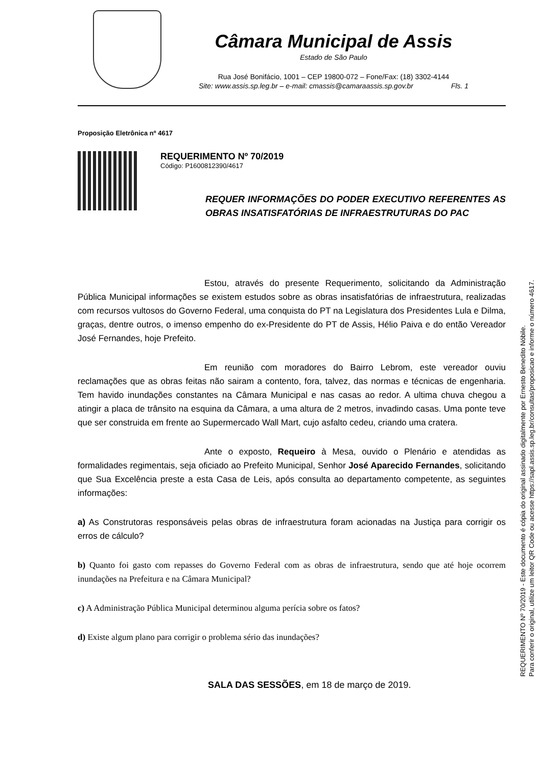Câmara Municipal de Assis
Estado de São Paulo
Rua José Bonifácio, 1001 – CEP 19800-072 – Fone/Fax: (18) 3302-4144
Site: www.assis.sp.leg.br – e-mail: cmassis@camaraassis.sp.gov.br Fls. 1
Proposição Eletrônica nº 4617
REQUERIMENTO Nº 70/2019
Código: P1600812390/4617
REQUER INFORMAÇÕES DO PODER EXECUTIVO REFERENTES AS OBRAS INSATISFATÓRIAS DE INFRAESTRUTURAS DO PAC
Estou, através do presente Requerimento, solicitando da Administração Pública Municipal informações se existem estudos sobre as obras insatisfatórias de infraestrutura, realizadas com recursos vultosos do Governo Federal, uma conquista do PT na Legislatura dos Presidentes Lula e Dilma, graças, dentre outros, o imenso empenho do ex-Presidente do PT de Assis, Hélio Paiva e do então Vereador José Fernandes, hoje Prefeito.
Em reunião com moradores do Bairro Lebrom, este vereador ouviu reclamações que as obras feitas não sairam a contento, fora, talvez, das normas e técnicas de engenharia. Tem havido inundações constantes na Câmara Municipal e nas casas ao redor. A ultima chuva chegou a atingir a placa de trânsito na esquina da Câmara, a uma altura de 2 metros, invadindo casas. Uma ponte teve que ser construida em frente ao Supermercado Wall Mart, cujo asfalto cedeu, criando uma cratera.
Ante o exposto, Requeiro à Mesa, ouvido o Plenário e atendidas as formalidades regimentais, seja oficiado ao Prefeito Municipal, Senhor José Aparecido Fernandes, solicitando que Sua Excelência preste a esta Casa de Leis, após consulta ao departamento competente, as seguintes informações:
a) As Construtoras responsáveis pelas obras de infraestrutura foram acionadas na Justiça para corrigir os erros de cálculo?
b) Quanto foi gasto com repasses do Governo Federal com as obras de infraestrutura, sendo que até hoje ocorrem inundações na Prefeitura e na Câmara Municipal?
c) A Administração Pública Municipal determinou alguma perícia sobre os fatos?
d) Existe algum plano para corrigir o problema sério das inundações?
SALA DAS SESSÕES, em 18 de março de 2019.
REQUERIMENTO Nº 70/2019 - Este documento é cópia do original assinado digitalmente por Ernesto Benedito Nóbile.
Para conferir o original, utilize um leitor QR Code ou acesse https://sapl.assis.sp.leg.br/consultas/proposicao e informe o número 4617.